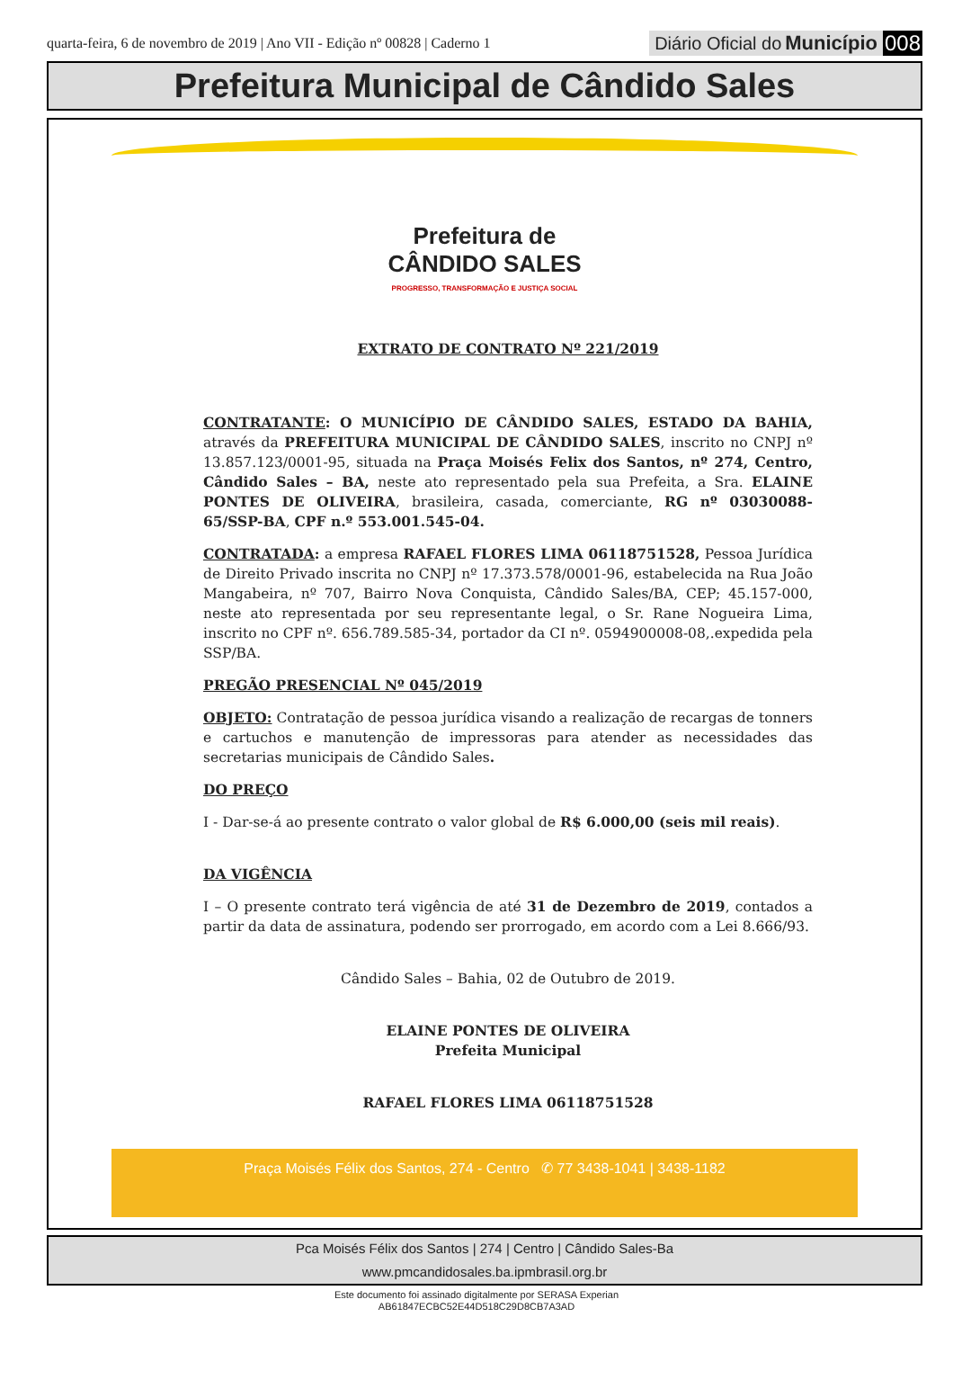quarta-feira, 6 de novembro de 2019 | Ano VII - Edição nº 00828 | Caderno 1 Diário Oficial do Município 008
Prefeitura Municipal de Cândido Sales
Prefeitura de
CÂNDIDO SALES
PROGRESSO, TRANSFORMAÇÃO E JUSTIÇA SOCIAL
EXTRATO DE CONTRATO Nº 221/2019
CONTRATANTE: O MUNICÍPIO DE CÂNDIDO SALES, ESTADO DA BAHIA, através da PREFEITURA MUNICIPAL DE CÂNDIDO SALES, inscrito no CNPJ nº 13.857.123/0001-95, situada na Praça Moisés Felix dos Santos, nº 274, Centro, Cândido Sales – BA, neste ato representado pela sua Prefeita, a Sra. ELAINE PONTES DE OLIVEIRA, brasileira, casada, comerciante, RG nº 03030088-65/SSP-BA, CPF n.º 553.001.545-04.
CONTRATADA: a empresa RAFAEL FLORES LIMA 06118751528, Pessoa Jurídica de Direito Privado inscrita no CNPJ nº 17.373.578/0001-96, estabelecida na Rua João Mangabeira, nº 707, Bairro Nova Conquista, Cândido Sales/BA, CEP; 45.157-000, neste ato representada por seu representante legal, o Sr. Rane Nogueira Lima, inscrito no CPF nº. 656.789.585-34, portador da CI nº. 0594900008-08,.expedida pela SSP/BA.
PREGÃO PRESENCIAL Nº 045/2019
OBJETO: Contratação de pessoa jurídica visando a realização de recargas de tonners e cartuchos e manutenção de impressoras para atender as necessidades das secretarias municipais de Cândido Sales.
DO PREÇO
I - Dar-se-á ao presente contrato o valor global de R$ 6.000,00 (seis mil reais).
DA VIGÊNCIA
I – O presente contrato terá vigência de até 31 de Dezembro de 2019, contados a partir da data de assinatura, podendo ser prorrogado, em acordo com a Lei 8.666/93.
Cândido Sales – Bahia, 02 de Outubro de 2019.
ELAINE PONTES DE OLIVEIRA
Prefeita Municipal
RAFAEL FLORES LIMA 06118751528
Praça Moisés Félix dos Santos, 274 - Centro ✆ 77 3438-1041 | 3438-1182
Pca Moisés Félix dos Santos | 274 | Centro | Cândido Sales-Ba
www.pmcandidosales.ba.ipmbrasil.org.br
Este documento foi assinado digitalmente por SERASA Experian
AB61847ECBC52E44D518C29D8CB7A3AD